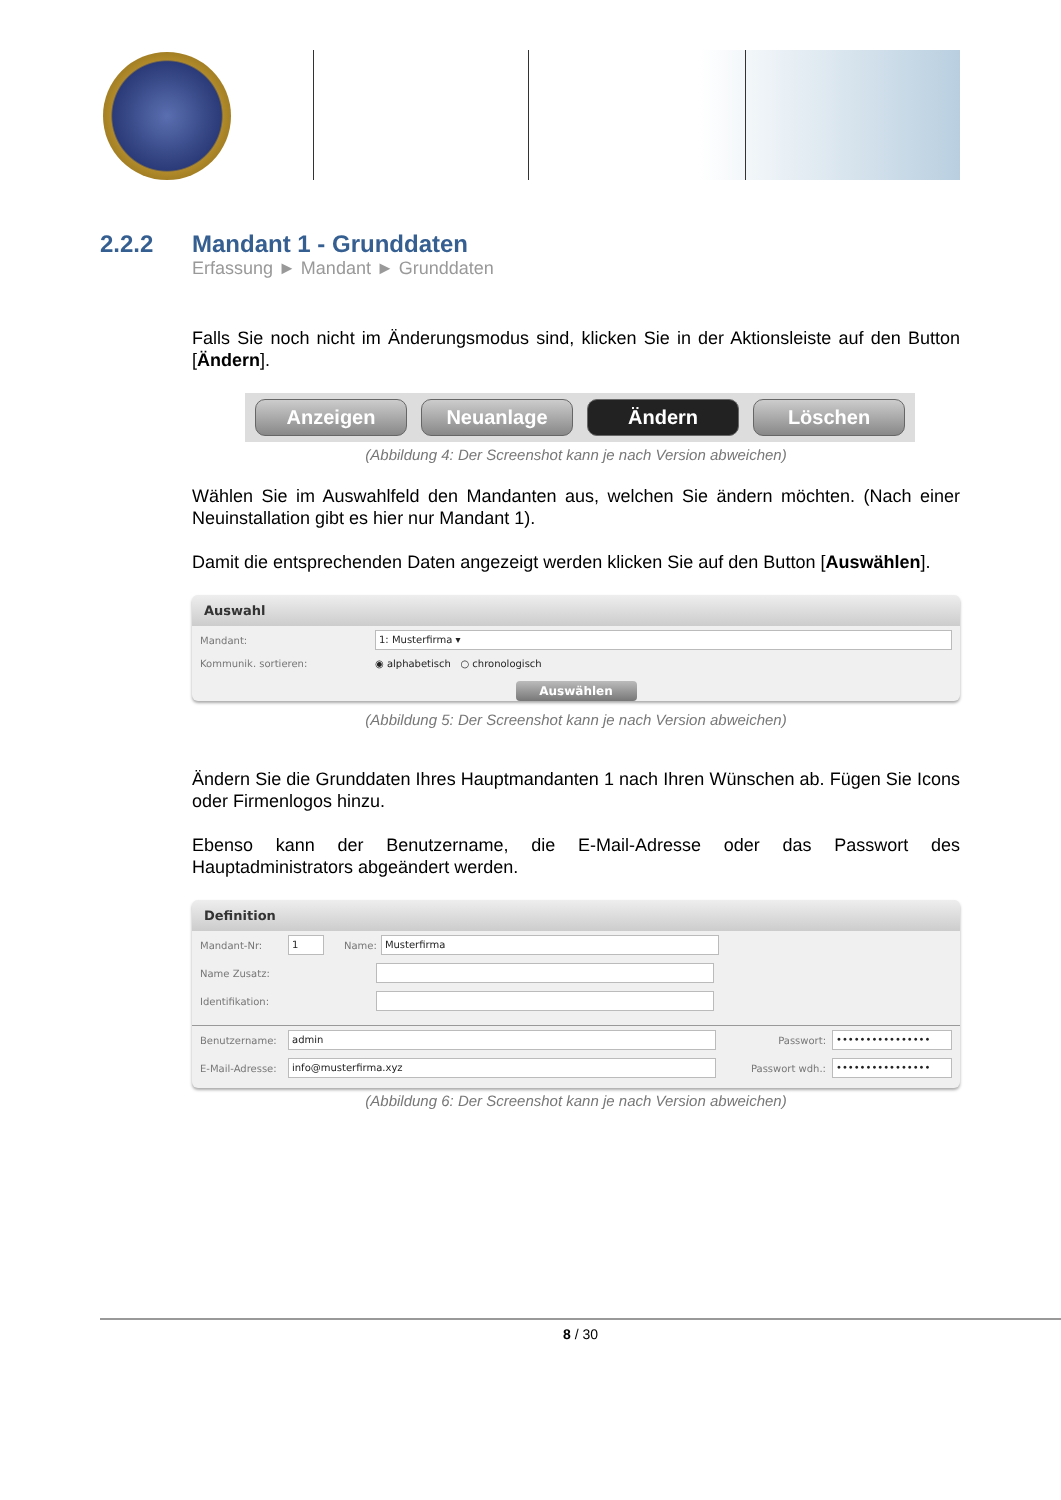2.2.2 Mandant 1 - Grunddaten
Erfassung ► Mandant ► Grunddaten
Falls Sie noch nicht im Änderungsmodus sind, klicken Sie in der Aktionsleiste auf den Button [Ändern].
Anzeigen Neuanlage Ändern Löschen
(Abbildung 4: Der Screenshot kann je nach Version abweichen)
Wählen Sie im Auswahlfeld den Mandanten aus, welchen Sie ändern möchten. (Nach einer Neuinstallation gibt es hier nur Mandant 1).
Damit die entsprechenden Daten angezeigt werden klicken Sie auf den Button [Auswählen].
Auswahl
Mandant: 1: Musterfirma ▾
Kommunik. sortieren: ◉ alphabetisch ○ chronologisch
Auswählen
(Abbildung 5: Der Screenshot kann je nach Version abweichen)
Ändern Sie die Grunddaten Ihres Hauptmandanten 1 nach Ihren Wünschen ab. Fügen Sie Icons oder Firmenlogos hinzu.
Ebenso kann der Benutzername, die E-Mail-Adresse oder das Passwort des Hauptadministrators abgeändert werden.
Definition
Mandant-Nr: 1 Name: Musterfirma
Name Zusatz:
Identifikation:
Benutzername: admin Passwort: ••••••••••••••••
E-Mail-Adresse: info@musterfirma.xyz Passwort wdh.: ••••••••••••••••
(Abbildung 6: Der Screenshot kann je nach Version abweichen)
8 / 30